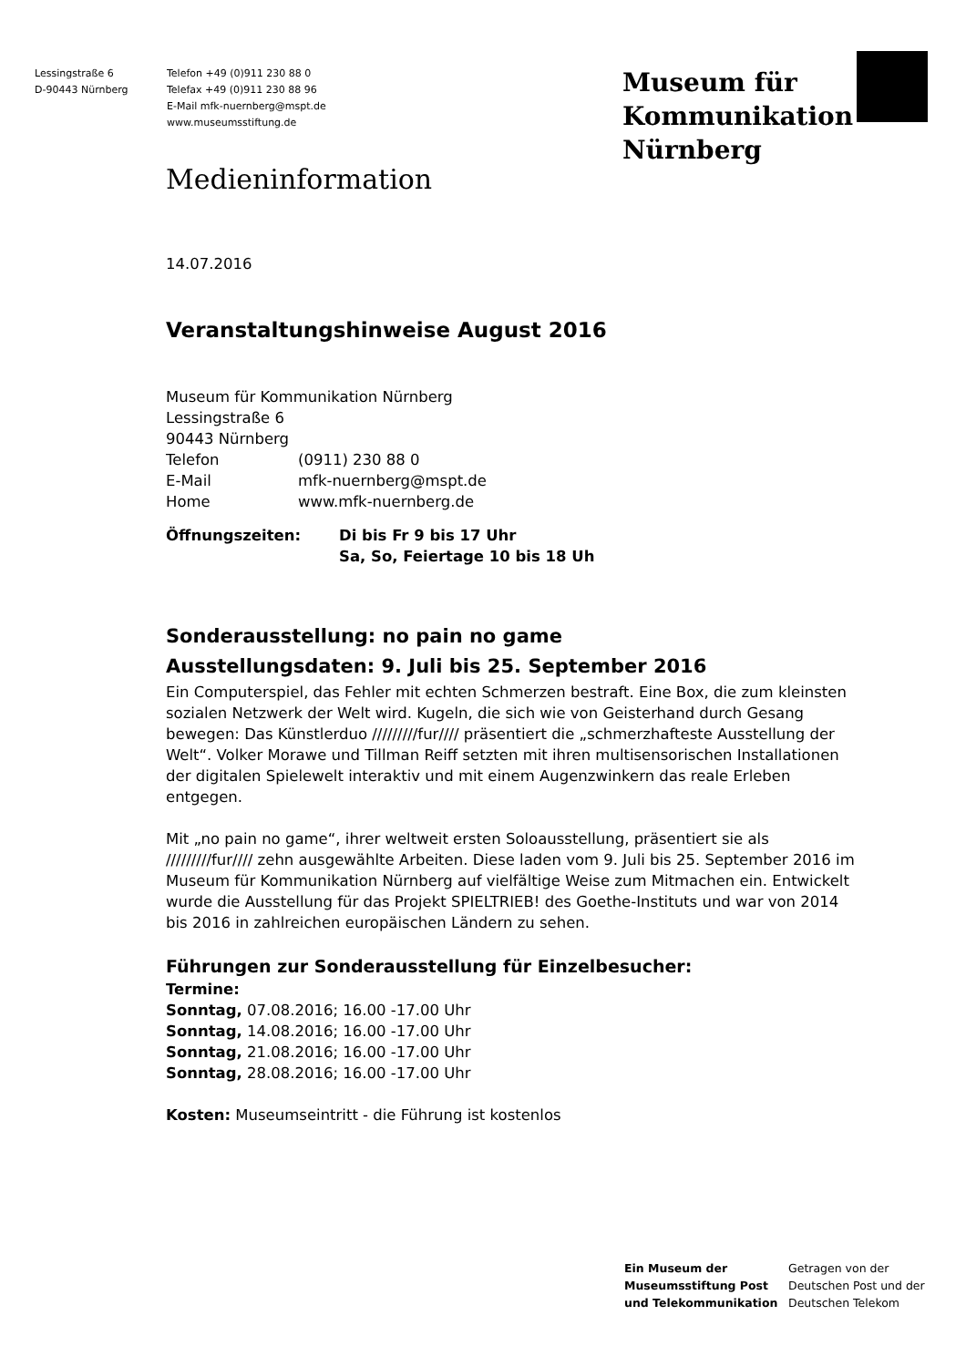Lessingstraße 6
D-90443 Nürnberg
Telefon +49 (0)911 230 88 0
Telefax +49 (0)911 230 88 96
E-Mail mfk-nuernberg@mspt.de
www.museumsstiftung.de
Museum für
Kommunikation
Nürnberg
Medieninformation
14.07.2016
Veranstaltungshinweise August 2016
Museum für Kommunikation Nürnberg
Lessingstraße 6
90443 Nürnberg
| Telefon | (0911) 230 88 0 |
| E-Mail | mfk-nuernberg@mspt.de |
| Home | www.mfk-nuernberg.de |
| Öffnungszeiten: | Di bis Fr 9 bis 17 Uhr Sa, So, Feiertage 10 bis 18 Uh |
Sonderausstellung: no pain no game
Ausstellungsdaten: 9. Juli bis 25. September 2016
Ein Computerspiel, das Fehler mit echten Schmerzen bestraft. Eine Box, die zum kleinsten sozialen Netzwerk der Welt wird. Kugeln, die sich wie von Geisterhand durch Gesang bewegen: Das Künstlerduo /////////fur//// präsentiert die „schmerzhafteste Ausstellung der Welt“. Volker Morawe und Tillman Reiff setzten mit ihren multisensorischen Installationen der digitalen Spielewelt interaktiv und mit einem Augenzwinkern das reale Erleben entgegen.
Mit „no pain no game“, ihrer weltweit ersten Soloausstellung, präsentiert sie als /////////fur//// zehn ausgewählte Arbeiten. Diese laden vom 9. Juli bis 25. September 2016 im Museum für Kommunikation Nürnberg auf vielfältige Weise zum Mitmachen ein. Entwickelt wurde die Ausstellung für das Projekt SPIELTRIEB! des Goethe-Instituts und war von 2014 bis 2016 in zahlreichen europäischen Ländern zu sehen.
Führungen zur Sonderausstellung für Einzelbesucher:
Termine:
Sonntag, 07.08.2016; 16.00 -17.00 Uhr
Sonntag, 14.08.2016; 16.00 -17.00 Uhr
Sonntag, 21.08.2016; 16.00 -17.00 Uhr
Sonntag, 28.08.2016; 16.00 -17.00 Uhr
Kosten: Museumseintritt - die Führung ist kostenlos
Ein Museum der
Museumsstiftung Post
und Telekommunikation
Getragen von der
Deutschen Post und der
Deutschen Telekom